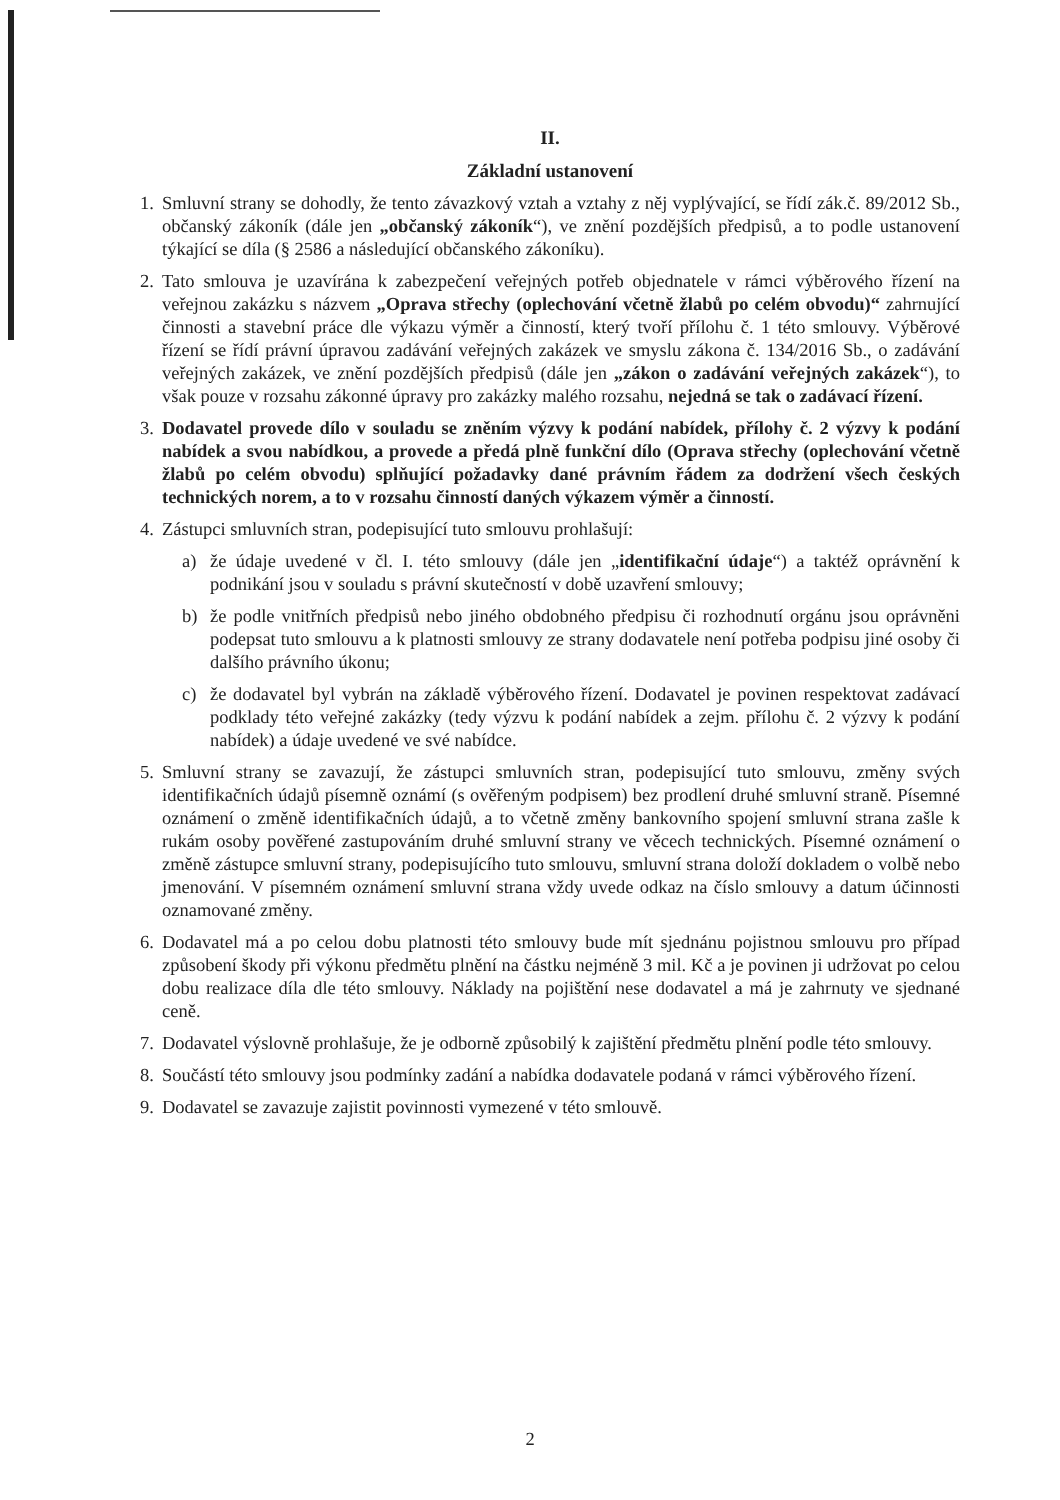II.
Základní ustanovení
1.
Smluvní strany se dohodly, že tento závazkový vztah a vztahy z něj vyplývající, se řídí zák.č. 89/2012 Sb., občanský zákoník (dále jen „občanský zákoník“), ve znění pozdějších předpisů, a to podle ustanovení týkající se díla (§ 2586 a následující občanského zákoníku).
2.
Tato smlouva je uzavírána k zabezpečení veřejných potřeb objednatele v rámci výběrového řízení na veřejnou zakázku s názvem „Oprava střechy (oplechování včetně žlabů po celém obvodu)“ zahrnující činnosti a stavební práce dle výkazu výměr a činností, který tvoří přílohu č. 1 této smlouvy. Výběrové řízení se řídí právní úpravou zadávání veřejných zakázek ve smyslu zákona č. 134/2016 Sb., o zadávání veřejných zakázek, ve znění pozdějších předpisů (dále jen „zákon o zadávání veřejných zakázek“), to však pouze v rozsahu zákonné úpravy pro zakázky malého rozsahu, nejedná se tak o zadávací řízení.
3.
Dodavatel provede dílo v souladu se zněním výzvy k podání nabídek, přílohy č. 2 výzvy k podání nabídek a svou nabídkou, a provede a předá plně funkční dílo (Oprava střechy (oplechování včetně žlabů po celém obvodu) splňující požadavky dané právním řádem za dodržení všech českých technických norem, a to v rozsahu činností daných výkazem výměr a činností.
4.
Zástupci smluvních stran, podepisující tuto smlouvu prohlašují:
a) že údaje uvedené v čl. I. této smlouvy (dále jen „identifikační údaje“) a taktéž oprávnění k podnikání jsou v souladu s právní skutečností v době uzavření smlouvy;
b) že podle vnitřních předpisů nebo jiného obdobného předpisu či rozhodnutí orgánu jsou oprávněni podepsat tuto smlouvu a k platnosti smlouvy ze strany dodavatele není potřeba podpisu jiné osoby či dalšího právního úkonu;
c) že dodavatel byl vybrán na základě výběrového řízení. Dodavatel je povinen respektovat zadávací podklady této veřejné zakázky (tedy výzvu k podání nabídek a zejm. přílohu č. 2 výzvy k podání nabídek) a údaje uvedené ve své nabídce.
5.
Smluvní strany se zavazují, že zástupci smluvních stran, podepisující tuto smlouvu, změny svých identifikačních údajů písemně oznámí (s ověřeným podpisem) bez prodlení druhé smluvní straně. Písemné oznámení o změně identifikačních údajů, a to včetně změny bankovního spojení smluvní strana zašle k rukám osoby pověřené zastupováním druhé smluvní strany ve věcech technických. Písemné oznámení o změně zástupce smluvní strany, podepisujícího tuto smlouvu, smluvní strana doloží dokladem o volbě nebo jmenování. V písemném oznámení smluvní strana vždy uvede odkaz na číslo smlouvy a datum účinnosti oznamované změny.
6.
Dodavatel má a po celou dobu platnosti této smlouvy bude mít sjednánu pojistnou smlouvu pro případ způsobení škody při výkonu předmětu plnění na částku nejméně 3 mil. Kč a je povinen ji udržovat po celou dobu realizace díla dle této smlouvy. Náklady na pojištění nese dodavatel a má je zahrnuty ve sjednané ceně.
7.
Dodavatel výslovně prohlašuje, že je odborně způsobilý k zajištění předmětu plnění podle této smlouvy.
8.
Součástí této smlouvy jsou podmínky zadání a nabídka dodavatele podaná v rámci výběrového řízení.
9.
Dodavatel se zavazuje zajistit povinnosti vymezené v této smlouvě.
2